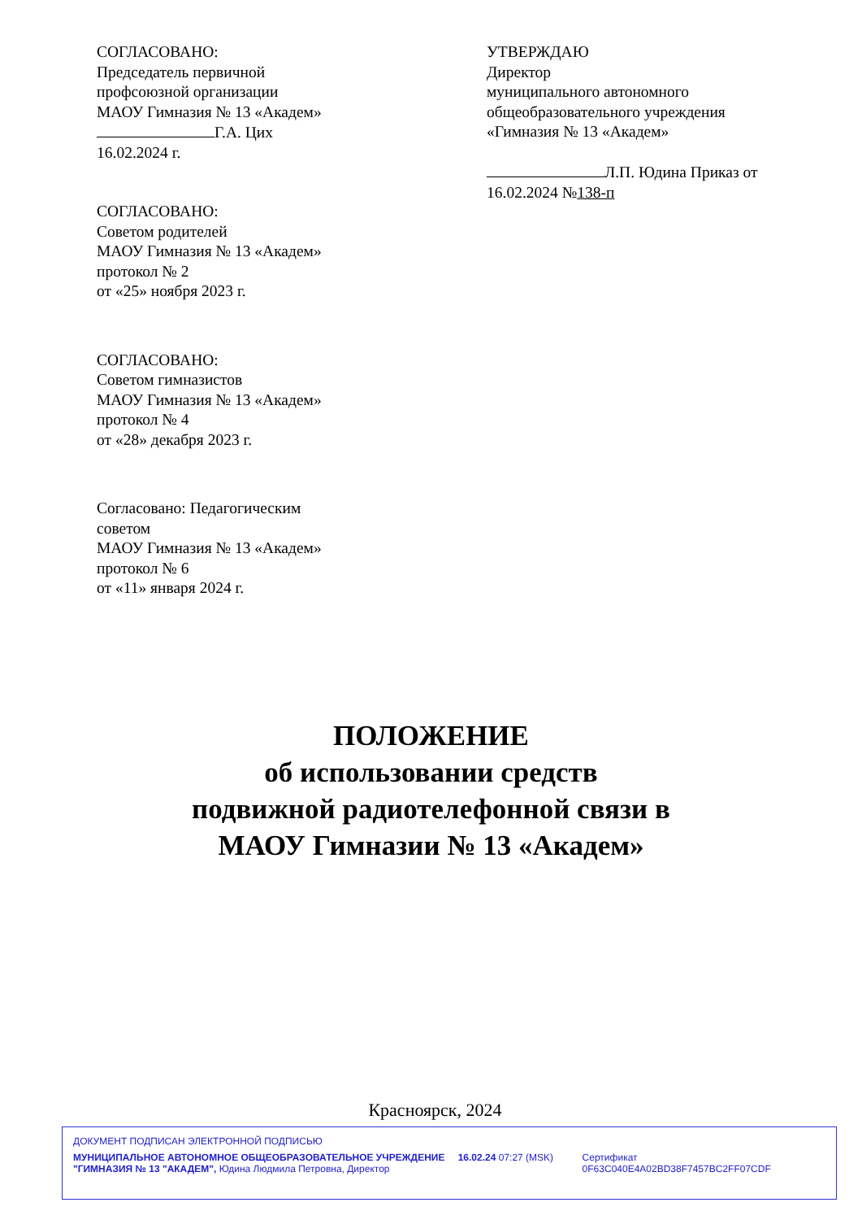СОГЛАСОВАНО:
Председатель первичной
профсоюзной организации
МАОУ Гимназия № 13 «Академ»
Г.А. Цих
16.02.2024 г.
СОГЛАСОВАНО:
Советом родителей
МАОУ Гимназия № 13 «Академ»
протокол № 2
от «25» ноября 2023 г.
СОГЛАСОВАНО:
Советом гимназистов
МАОУ Гимназия № 13 «Академ»
протокол № 4
от «28» декабря 2023 г.
Согласовано: Педагогическим
советом
МАОУ Гимназия № 13 «Академ»
протокол № 6
от «11» января 2024 г.
УТВЕРЖДАЮ
Директор
муниципального автономного
общеобразовательного учреждения
«Гимназия № 13 «Академ»
Л.П. Юдина Приказ от
16.02.2024 №138-п
ПОЛОЖЕНИЕ
об использовании средств
подвижной радиотелефонной связи в
МАОУ Гимназии № 13 «Академ»
Красноярск, 2024
ДОКУМЕНТ ПОДПИСАН ЭЛЕКТРОННОЙ ПОДПИСЬЮ
МУНИЦИПАЛЬНОЕ АВТОНОМНОЕ ОБЩЕОБРАЗОВАТЕЛЬНОЕ УЧРЕЖДЕНИЕ "ГИМНАЗИЯ № 13 "АКАДЕМ", Юдина Людмила Петровна, Директор
16.02.24 07:27 (MSK) Сертификат 0F63C040E4A02BD38F7457BC2FF07CDF